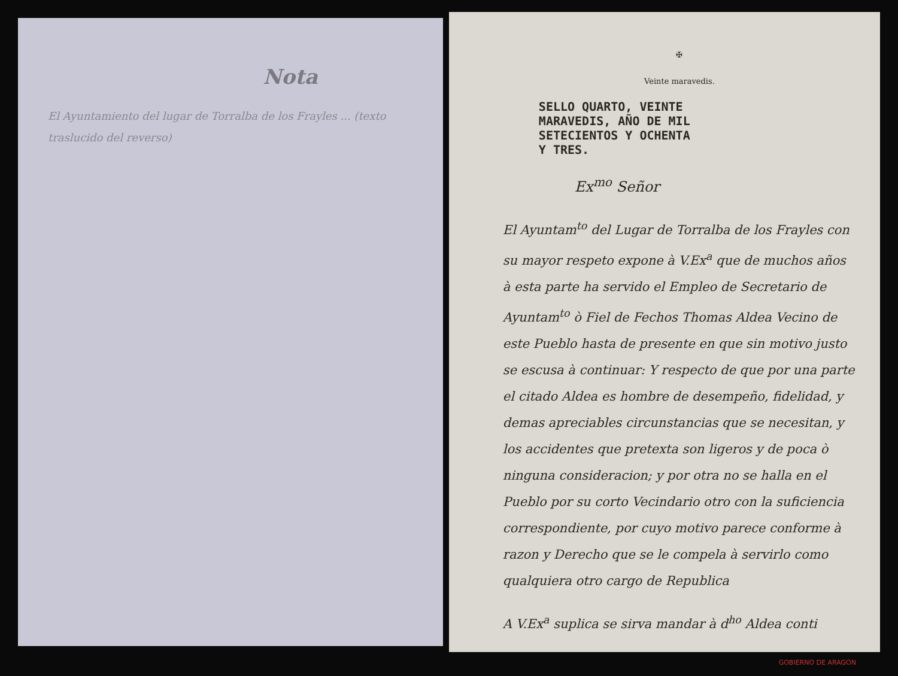Nota
El Ayuntamiento del lugar de Torralba de los Frayles ... (texto traslucido del reverso)
✠
Veinte maravedis.
SELLO QUARTO, VEINTE
MARAVEDIS, AÑO DE MIL
SETECIENTOS Y OCHENTA
Y TRES.
Ex<sup>mo</sup> Señor
El Ayuntam<sup>to</sup> del Lugar de Torralba de los Frayles con su mayor respeto expone à V.Ex<sup>a</sup> que de muchos años à esta parte ha servido el Empleo de Secretario de Ayuntam<sup>to</sup> ò Fiel de Fechos Thomas Aldea Vecino de este Pueblo hasta de presente en que sin motivo justo se escusa à continuar: Y respecto de que por una parte el citado Aldea es hombre de desempeño, fidelidad, y demas apreciables circunstancias que se necesitan, y los accidentes que pretexta son ligeros y de poca ò ninguna consideracion; y por otra no se halla en el Pueblo por su corto Vecindario otro con la suficiencia correspondiente, por cuyo motivo parece conforme à razon y Derecho que se le compela à servirlo como qualquiera otro cargo de Republica
A V.Ex<sup>a</sup> suplica se sirva mandar à d<sup>ho</sup> Aldea conti
GOBIERNO DE ARAGON